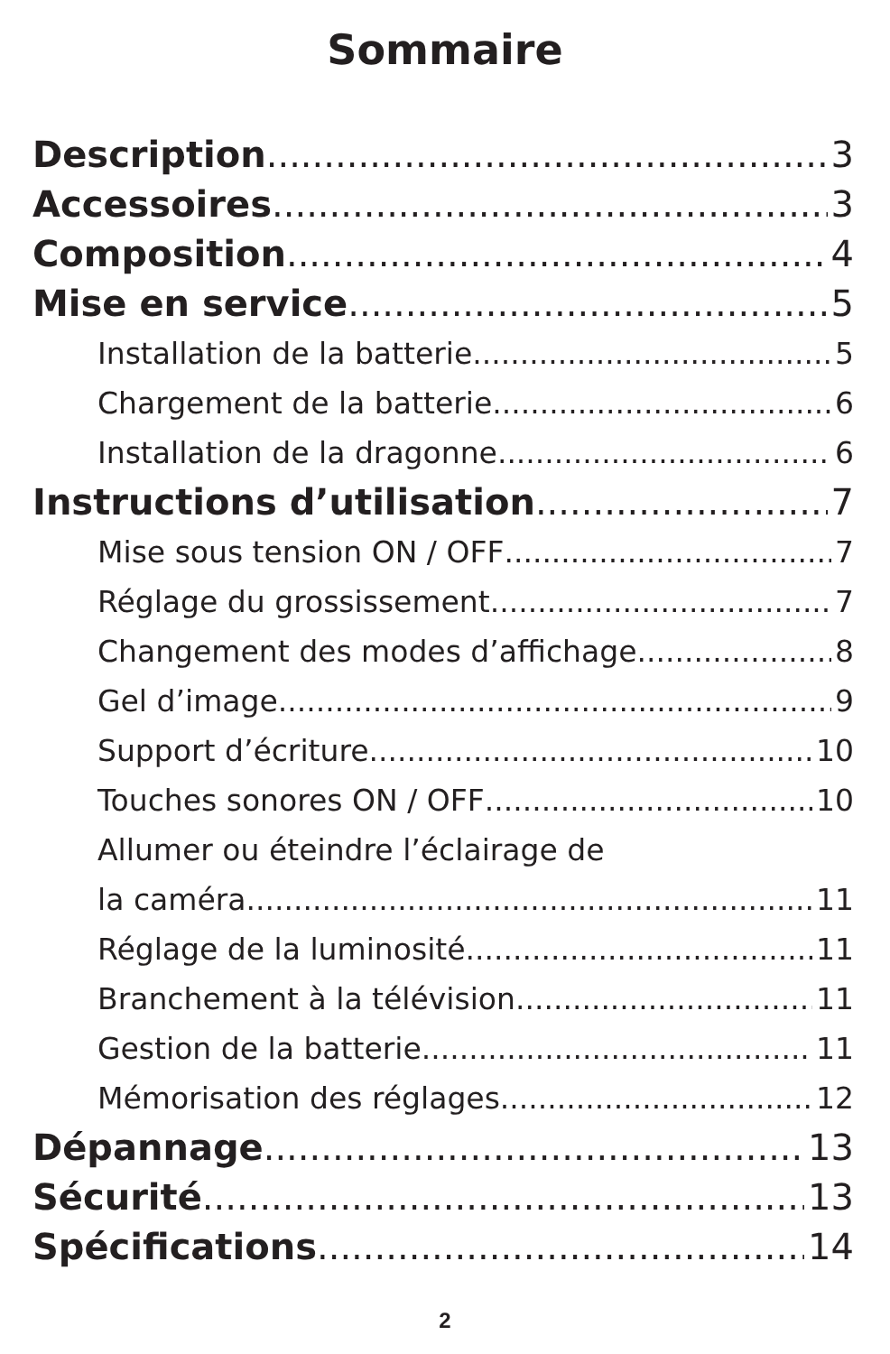Sommaire
Description 3
Accessoires 3
Composition 4
Mise en service 5
Installation de la batterie 5
Chargement de la batterie 6
Installation de la dragonne 6
Instructions d’utilisation 7
Mise sous tension ON / OFF 7
Réglage du grossissement 7
Changement des modes d’affichage 8
Gel d’image 9
Support d’écriture 10
Touches sonores ON / OFF 10
Allumer ou éteindre l’éclairage de
la caméra 11
Réglage de la luminosité 11
Branchement à la télévision 11
Gestion de la batterie 11
Mémorisation des réglages 12
Dépannage 13
Sécurité 13
Spécifications 14
2